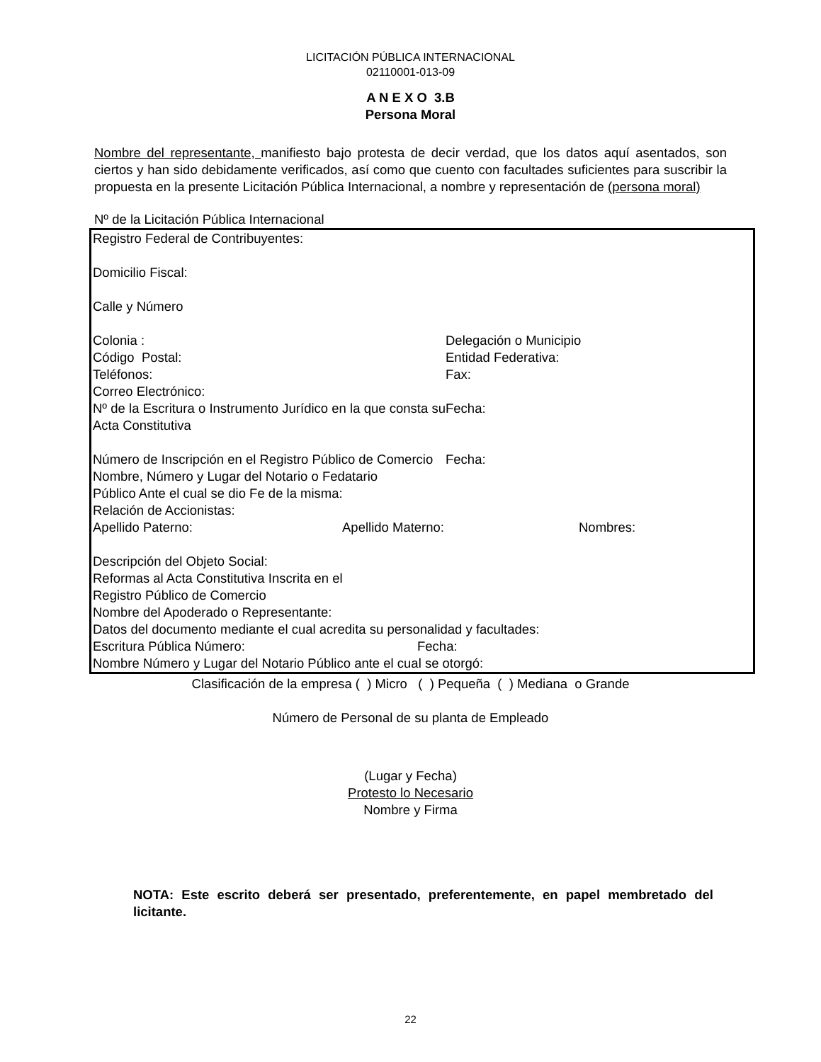LICITACIÓN PÚBLICA INTERNACIONAL
02110001-013-09
A N E X O 3.B
Persona Moral
Nombre del representante, manifiesto bajo protesta de decir verdad, que los datos aquí asentados, son ciertos y han sido debidamente verificados, así como que cuento con facultades suficientes para suscribir la propuesta en la presente Licitación Pública Internacional, a nombre y representación de (persona moral)
Nº de la Licitación Pública Internacional
| Registro Federal de Contribuyentes: Domicilio Fiscal: Calle y Número | |
| Colonia : | Delegación o Municipio |
| Código Postal: | Entidad Federativa: |
| Teléfonos: | Fax: |
| Correo Electrónico: | |
| Nº de la Escritura o Instrumento Jurídico en la que consta su Acta Constitutiva | Fecha: |
| Número de Inscripción en el Registro Público de Comercio | Fecha: |
| Nombre, Número y Lugar del Notario o Fedatario Público Ante el cual se dio Fe de la misma: Relación de Accionistas: | |
| Apellido Paterno: | Apellido Materno: | Nombres: |
| Descripción del Objeto Social: Reformas al Acta Constitutiva Inscrita en el Registro Público de Comercio Nombre del Apoderado o Representante: Datos del documento mediante el cual acredita su personalidad y facultades: |
| Escritura Pública Número: | Fecha: |
| Nombre Número y Lugar del Notario Público ante el cual se otorgó: | |
Clasificación de la empresa ( ) Micro ( ) Pequeña ( ) Mediana o Grande
Número de Personal de su planta de Empleado
(Lugar y Fecha)
Protesto lo Necesario
Nombre y Firma
NOTA: Este escrito deberá ser presentado, preferentemente, en papel membretado del licitante.
22